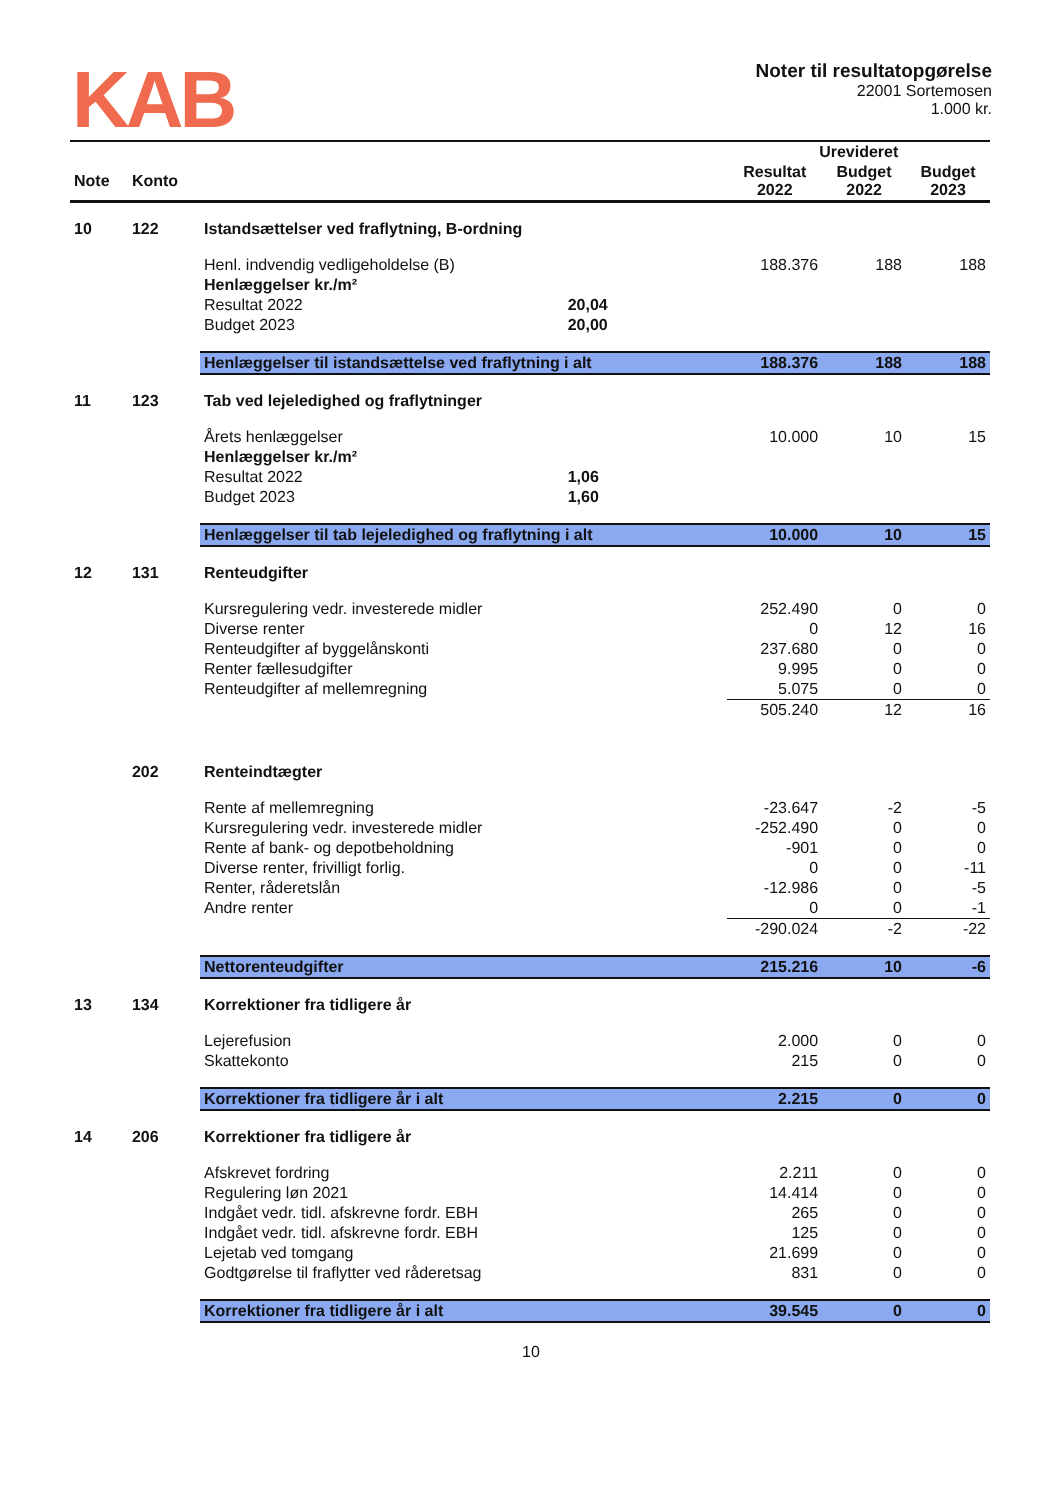KAB
Noter til resultatopgørelse
22001 Sortemosen
1.000 kr.
| | | | | Urevideret | | |
| --- | --- | --- | --- | --- | --- | --- |
| Note | Konto | | | Resultat 2022 | Budget 2022 | Budget 2023 |
| 10 | 122 | Istandsættelser ved fraflytning, B-ordning | | | | |
| | | Henl. indvendig vedligeholdelse (B) | | 188.376 | 188 | 188 |
| | | Henlæggelser kr./m² | | | | |
| | | Resultat 2022 | 20,04 | | | |
| | | Budget 2023 | 20,00 | | | |
| | | Henlæggelser til istandsættelse ved fraflytning i alt | | 188.376 | 188 | 188 |
| 11 | 123 | Tab ved lejeledighed og fraflytninger | | | | |
| | | Årets henlæggelser | | 10.000 | 10 | 15 |
| | | Henlæggelser kr./m² | | | | |
| | | Resultat 2022 | 1,06 | | | |
| | | Budget 2023 | 1,60 | | | |
| | | Henlæggelser til tab lejeledighed og fraflytning i alt | | 10.000 | 10 | 15 |
| 12 | 131 | Renteudgifter | | | | |
| | | Kursregulering vedr. investerede midler | | 252.490 | 0 | 0 |
| | | Diverse renter | | 0 | 12 | 16 |
| | | Renteudgifter af byggelånskonti | | 237.680 | 0 | 0 |
| | | Renter fællesudgifter | | 9.995 | 0 | 0 |
| | | Renteudgifter af mellemregning | | 5.075 | 0 | 0 |
| | | | | 505.240 | 12 | 16 |
| | 202 | Renteindtægter | | | | |
| | | Rente af mellemregning | | -23.647 | -2 | -5 |
| | | Kursregulering vedr. investerede midler | | -252.490 | 0 | 0 |
| | | Rente af bank- og depotbeholdning | | -901 | 0 | 0 |
| | | Diverse renter, frivilligt forlig. | | 0 | 0 | -11 |
| | | Renter, råderetslån | | -12.986 | 0 | -5 |
| | | Andre renter | | 0 | 0 | -1 |
| | | | | -290.024 | -2 | -22 |
| | | Nettorenteudgifter | | 215.216 | 10 | -6 |
| 13 | 134 | Korrektioner fra tidligere år | | | | |
| | | Lejerefusion | | 2.000 | 0 | 0 |
| | | Skattekonto | | 215 | 0 | 0 |
| | | Korrektioner fra tidligere år i alt | | 2.215 | 0 | 0 |
| 14 | 206 | Korrektioner fra tidligere år | | | | |
| | | Afskrevet fordring | | 2.211 | 0 | 0 |
| | | Regulering løn 2021 | | 14.414 | 0 | 0 |
| | | Indgået vedr. tidl. afskrevne fordr. EBH | | 265 | 0 | 0 |
| | | Indgået vedr. tidl. afskrevne fordr. EBH | | 125 | 0 | 0 |
| | | Lejetab ved tomgang | | 21.699 | 0 | 0 |
| | | Godtgørelse til fraflytter ved råderetsag | | 831 | 0 | 0 |
| | | Korrektioner fra tidligere år i alt | | 39.545 | 0 | 0 |
10